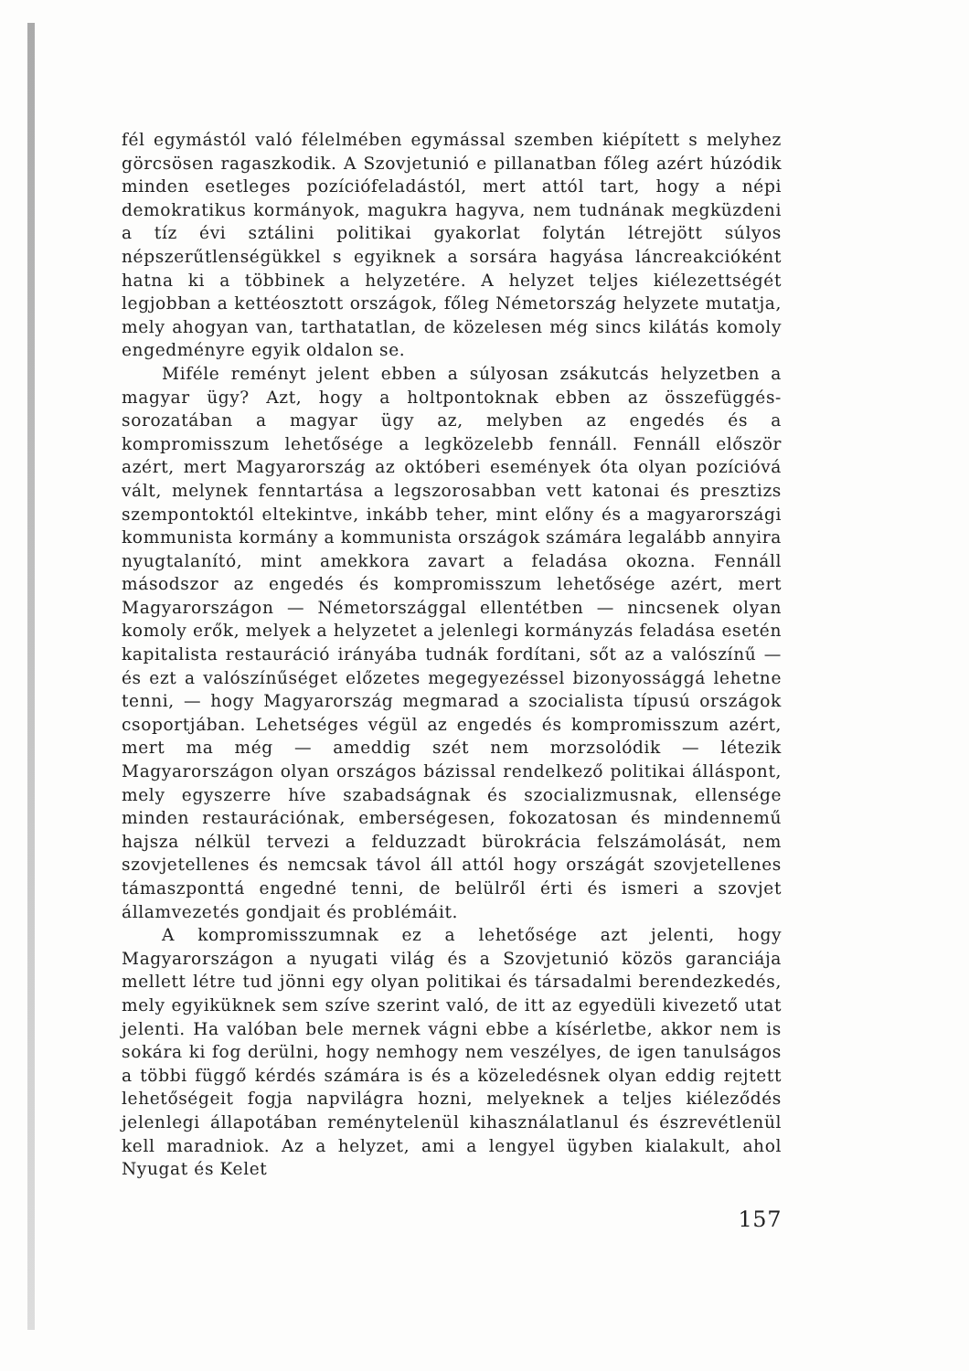fél egymástól való félelmében egymással szemben kiépített s melyhez görcsösen ragaszkodik. A Szovjetunió e pillanatban főleg azért húzódik minden esetleges pozíciófeladástól, mert attól tart, hogy a népi demokratikus kormányok, magukra hagyva, nem tudnának megküzdeni a tíz évi sztálini politikai gyakorlat folytán létrejött súlyos népszerűtlenségükkel s egyiknek a sorsára hagyása láncreakcióként hatna ki a többinek a helyzetére. A helyzet teljes kiélezettségét legjobban a kettéosztott országok, főleg Németország helyzete mutatja, mely ahogyan van, tarthatatlan, de közelesen még sincs kilátás komoly engedményre egyik oldalon se.
Miféle reményt jelent ebben a súlyosan zsákutcás helyzetben a magyar ügy? Azt, hogy a holtpontoknak ebben az összefüggés-sorozatában a magyar ügy az, melyben az engedés és a kompromisszum lehetősége a legközelebb fennáll. Fennáll először azért, mert Magyarország az októberi események óta olyan pozícióvá vált, melynek fenntartása a legszorosabban vett katonai és presztizs szempontoktól eltekintve, inkább teher, mint előny és a magyarországi kommunista kormány a kommunista országok számára legalább annyira nyugtalanító, mint amekkora zavart a feladása okozna. Fennáll másodszor az engedés és kompromisszum lehetősége azért, mert Magyarországon — Németországgal ellentétben — nincsenek olyan komoly erők, melyek a helyzetet a jelenlegi kormányzás feladása esetén kapitalista restauráció irányába tudnák fordítani, sőt az a valószínű — és ezt a valószínűséget előzetes megegyezéssel bizonyossággá lehetne tenni, — hogy Magyarország megmarad a szocialista típusú országok csoportjában. Lehetséges végül az engedés és kompromisszum azért, mert ma még — ameddig szét nem morzsolódik — létezik Magyarországon olyan országos bázissal rendelkező politikai álláspont, mely egyszerre híve szabadságnak és szocializmusnak, ellensége minden restaurációnak, emberségesen, fokozatosan és mindennemű hajsza nélkül tervezi a felduzzadt bürokrácia felszámolását, nem szovjetellenes és nemcsak távol áll attól hogy országát szovjetellenes támaszponttá engedné tenni, de belülről érti és ismeri a szovjet államvezetés gondjait és problémáit.
A kompromisszumnak ez a lehetősége azt jelenti, hogy Magyarországon a nyugati világ és a Szovjetunió közös garanciája mellett létre tud jönni egy olyan politikai és társadalmi berendezkedés, mely egyiküknek sem szíve szerint való, de itt az egyedüli kivezető utat jelenti. Ha valóban bele mernek vágni ebbe a kísérletbe, akkor nem is sokára ki fog derülni, hogy nemhogy nem veszélyes, de igen tanulságos a többi függő kérdés számára is és a közeledésnek olyan eddig rejtett lehetőségeit fogja napvilágra hozni, melyeknek a teljes kiéleződés jelenlegi állapotában reménytelenül kihasználatlanul és észrevétlenül kell maradniok. Az a helyzet, ami a lengyel ügyben kialakult, ahol Nyugat és Kelet
157